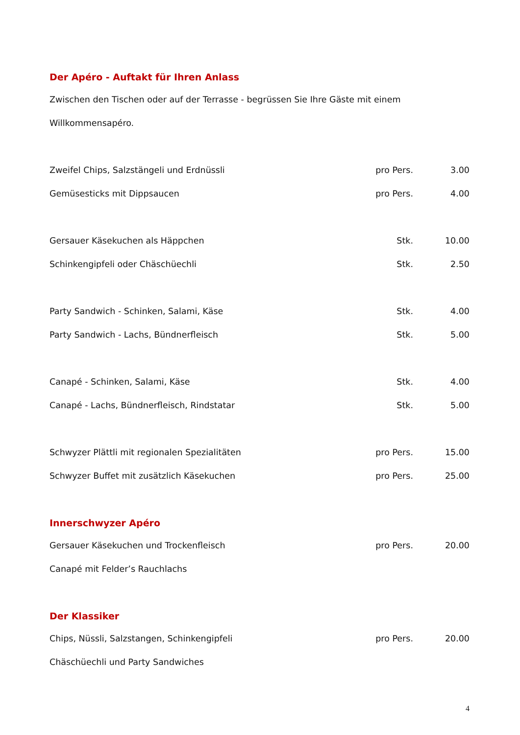Der Apéro - Auftakt für Ihren Anlass
Zwischen den Tischen oder auf der Terrasse - begrüssen Sie Ihre Gäste mit einem Willkommensapéro.
| Zweifel Chips, Salzstängeli und Erdnüssli | pro Pers. | 3.00 |
| Gemüsesticks mit Dippsaucen | pro Pers. | 4.00 |
| Gersauer Käsekuchen als Häppchen | Stk. | 10.00 |
| Schinkengipfeli oder Chäschüechli | Stk. | 2.50 |
| Party Sandwich - Schinken, Salami, Käse | Stk. | 4.00 |
| Party Sandwich - Lachs, Bündnerfleisch | Stk. | 5.00 |
| Canapé - Schinken, Salami, Käse | Stk. | 4.00 |
| Canapé - Lachs, Bündnerfleisch, Rindstatar | Stk. | 5.00 |
| Schwyzer Plättli mit regionalen Spezialitäten | pro Pers. | 15.00 |
| Schwyzer Buffet mit zusätzlich Käsekuchen | pro Pers. | 25.00 |
Innerschwyzer Apéro
| Gersauer Käsekuchen und Trockenfleisch | pro Pers. | 20.00 |
| Canapé mit Felder’s Rauchlachs | | |
Der Klassiker
| Chips, Nüssli, Salzstangen, Schinkengipfeli | pro Pers. | 20.00 |
| Chäschüechli und Party Sandwiches | | |
4